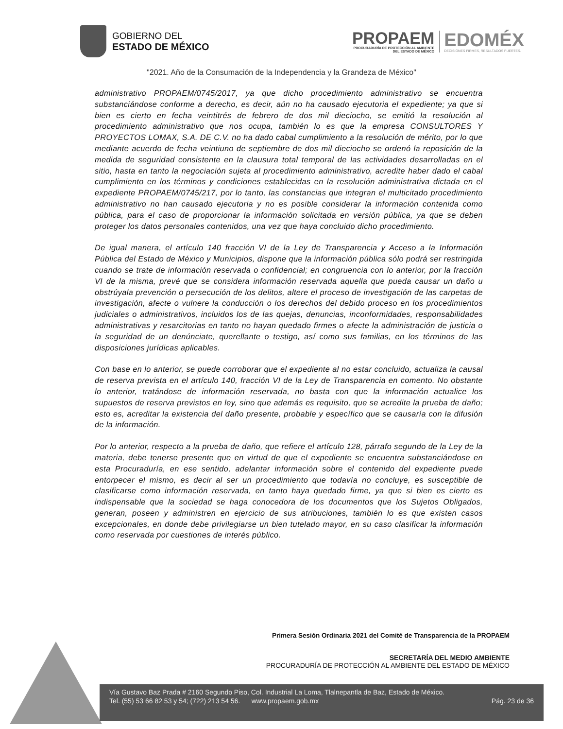GOBIERNO DEL
ESTADO DE MÉXICO
PROPAEM
PROCURADURÍA DE PROTECCIÓN AL AMBIENTE
DEL ESTADO DE MÉXICO
EDOMÉX
DECISIONES FIRMES, RESULTADOS FUERTES.
"2021. Año de la Consumación de la Independencia y la Grandeza de México"
administrativo PROPAEM/0745/2017, ya que dicho procedimiento administrativo se encuentra substanciándose conforme a derecho, es decir, aún no ha causado ejecutoria el expediente; ya que si bien es cierto en fecha veintitrés de febrero de dos mil dieciocho, se emitió la resolución al procedimiento administrativo que nos ocupa, también lo es que la empresa CONSULTORES Y PROYECTOS LOMAX, S.A. DE C.V. no ha dado cabal cumplimiento a la resolución de mérito, por lo que mediante acuerdo de fecha veintiuno de septiembre de dos mil dieciocho se ordenó la reposición de la medida de seguridad consistente en la clausura total temporal de las actividades desarrolladas en el sitio, hasta en tanto la negociación sujeta al procedimiento administrativo, acredite haber dado el cabal cumplimiento en los términos y condiciones establecidas en la resolución administrativa dictada en el expediente PROPAEM/0745/217, por lo tanto, las constancias que integran el multicitado procedimiento administrativo no han causado ejecutoria y no es posible considerar la información contenida como pública, para el caso de proporcionar la información solicitada en versión pública, ya que se deben proteger los datos personales contenidos, una vez que haya concluido dicho procedimiento.
De igual manera, el artículo 140 fracción VI de la Ley de Transparencia y Acceso a la Información Pública del Estado de México y Municipios, dispone que la información pública sólo podrá ser restringida cuando se trate de información reservada o confidencial; en congruencia con lo anterior, por la fracción VI de la misma, prevé que se considera información reservada aquella que pueda causar un daño u obstrúyala prevención o persecución de los delitos, altere el proceso de investigación de las carpetas de investigación, afecte o vulnere la conducción o los derechos del debido proceso en los procedimientos judiciales o administrativos, incluidos los de las quejas, denuncias, inconformidades, responsabilidades administrativas y resarcitorias en tanto no hayan quedado firmes o afecte la administración de justicia o la seguridad de un denúnciate, querellante o testigo, así como sus familias, en los términos de las disposiciones jurídicas aplicables.
Con base en lo anterior, se puede corroborar que el expediente al no estar concluido, actualiza la causal de reserva prevista en el artículo 140, fracción VI de la Ley de Transparencia en comento. No obstante lo anterior, tratándose de información reservada, no basta con que la información actualice los supuestos de reserva previstos en ley, sino que además es requisito, que se acredite la prueba de daño; esto es, acreditar la existencia del daño presente, probable y específico que se causaría con la difusión de la información.
Por lo anterior, respecto a la prueba de daño, que refiere el artículo 128, párrafo segundo de la Ley de la materia, debe tenerse presente que en virtud de que el expediente se encuentra substanciándose en esta Procuraduría, en ese sentido, adelantar información sobre el contenido del expediente puede entorpecer el mismo, es decir al ser un procedimiento que todavía no concluye, es susceptible de clasificarse como información reservada, en tanto haya quedado firme, ya que si bien es cierto es indispensable que la sociedad se haga conocedora de los documentos que los Sujetos Obligados, generan, poseen y administren en ejercicio de sus atribuciones, también lo es que existen casos excepcionales, en donde debe privilegiarse un bien tutelado mayor, en su caso clasificar la información como reservada por cuestiones de interés público.
Primera Sesión Ordinaria 2021 del Comité de Transparencia de la PROPAEM
SECRETARÍA DEL MEDIO AMBIENTE
PROCURADURÍA DE PROTECCIÓN AL AMBIENTE DEL ESTADO DE MÉXICO
Vía Gustavo Baz Prada # 2160 Segundo Piso, Col. Industrial La Loma, Tlalnepantla de Baz, Estado de México.
Tel. (55) 53 66 82 53 y 54; (722) 213 54 56. www.propaem.gob.mx Pág. 23 de 36